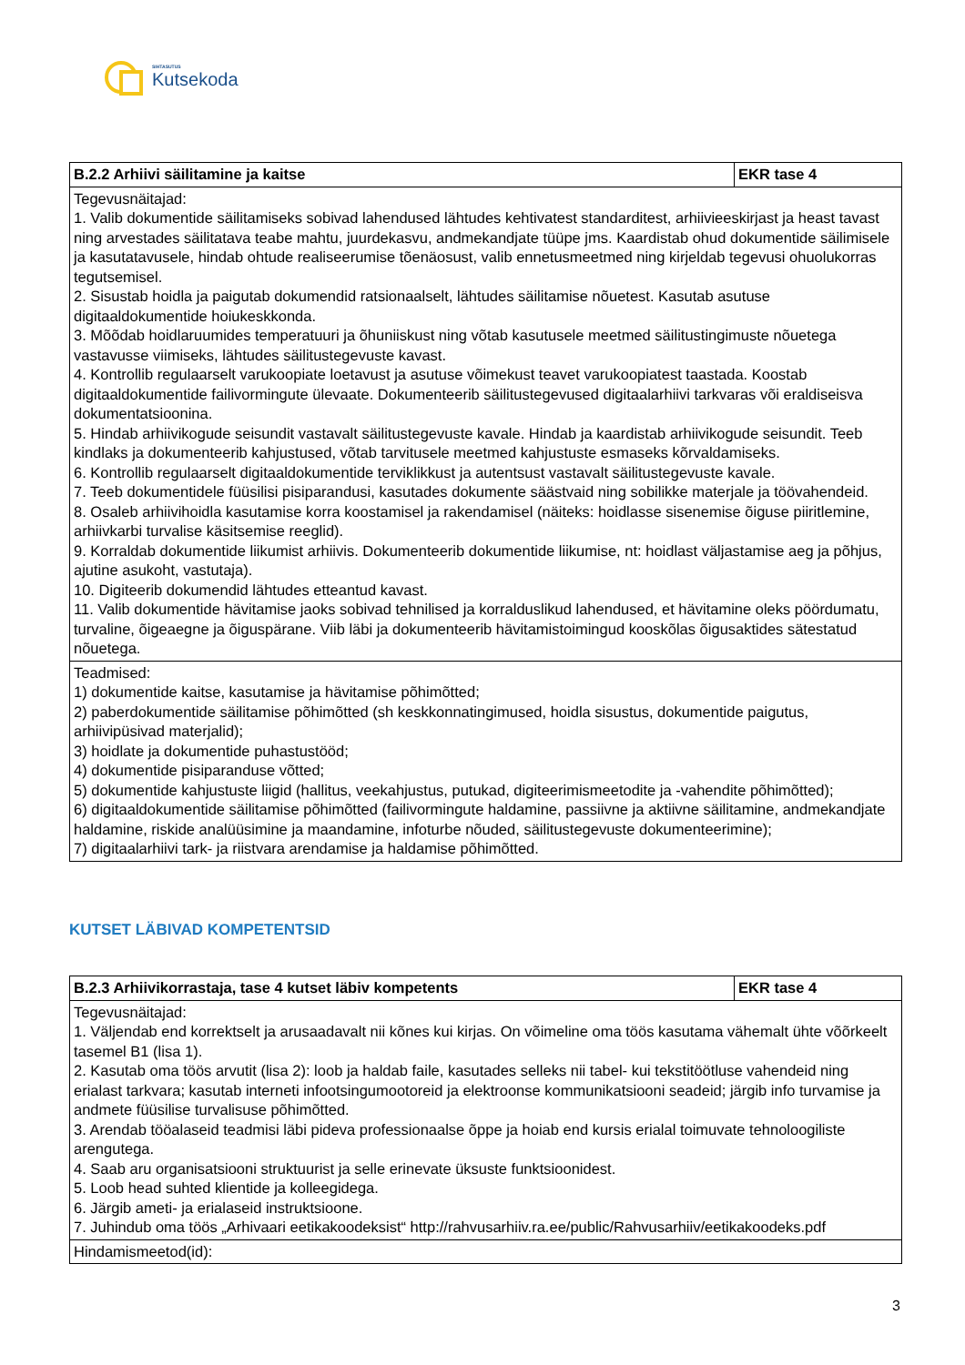SIHTASUTUS
Kutsekoda
| B.2.2 Arhiivi säilitamine ja kaitse | EKR tase 4 |
| --- | --- |
| Tegevusnäitajad: 1. Valib dokumentide säilitamiseks sobivad lahendused lähtudes kehtivatest standarditest, arhiivieeskirjast ja heast tavast ning arvestades säilitatava teabe mahtu, juurdekasvu, andmekandjate tüüpe jms. Kaardistab ohud dokumentide säilimisele ja kasutatavusele, hindab ohtude realiseerumise tõenäosust, valib ennetusmeetmed ning kirjeldab tegevusi ohuolukorras tegutsemisel. 2. Sisustab hoidla ja paigutab dokumendid ratsionaalselt, lähtudes säilitamise nõuetest. Kasutab asutuse digitaaldokumentide hoiukeskkonda. 3. Mõõdab hoidlaruumides temperatuuri ja õhuniiskust ning võtab kasutusele meetmed säilitustingimuste nõuetega vastavusse viimiseks, lähtudes säilitustegevuste kavast. 4. Kontrollib regulaarselt varukoopiate loetavust ja asutuse võimekust teavet varukoopiatest taastada. Koostab digitaaldokumentide failivormingute ülevaate. Dokumenteerib säilitustegevused digitaalarhiivi tarkvaras või eraldiseisva dokumentatsioonina. 5. Hindab arhiivikogude seisundit vastavalt säilitustegevuste kavale. Hindab ja kaardistab arhiivikogude seisundit. Teeb kindlaks ja dokumenteerib kahjustused, võtab tarvitusele meetmed kahjustuste esmaseks kõrvaldamiseks. 6. Kontrollib regulaarselt digitaaldokumentide terviklikkust ja autentsust vastavalt säilitustegevuste kavale. 7. Teeb dokumentidele füüsilisi pisiparandusi, kasutades dokumente säästvaid ning sobilikke materjale ja töövahendeid. 8. Osaleb arhiivihoidla kasutamise korra koostamisel ja rakendamisel (näiteks: hoidlasse sisenemise õiguse piiritlemine, arhiivkarbi turvalise käsitsemise reeglid). 9. Korraldab dokumentide liikumist arhiivis. Dokumenteerib dokumentide liikumise, nt: hoidlast väljastamise aeg ja põhjus, ajutine asukoht, vastutaja). 10. Digiteerib dokumendid lähtudes etteantud kavast. 11. Valib dokumentide hävitamise jaoks sobivad tehnilised ja korralduslikud lahendused, et hävitamine oleks pöördumatu, turvaline, õigeaegne ja õiguspärane. Viib läbi ja dokumenteerib hävitamistoimingud kooskõlas õigusaktides sätestatud nõuetega. | |
| Teadmised: 1) dokumentide kaitse, kasutamise ja hävitamise põhimõtted; 2) paberdokumentide säilitamise põhimõtted (sh keskkonnatingimused, hoidla sisustus, dokumentide paigutus, arhiivipüsivad materjalid); 3) hoidlate ja dokumentide puhastustööd; 4) dokumentide pisiparanduse võtted; 5) dokumentide kahjustuste liigid (hallitus, veekahjustus, putukad, digiteerimismeetodite ja -vahendite põhimõtted); 6) digitaaldokumentide säilitamise põhimõtted (failivormingute haldamine, passiivne ja aktiivne säilitamine, andmekandjate haldamine, riskide analüüsimine ja maandamine, infoturbe nõuded, säilitustegevuste dokumenteerimine); 7) digitaalarhiivi tark- ja riistvara arendamise ja haldamise põhimõtted. | |
KUTSET LÄBIVAD KOMPETENTSID
| B.2.3 Arhiivikorrastaja, tase 4 kutset läbiv kompetents | EKR tase 4 |
| --- | --- |
| Tegevusnäitajad: 1. Väljendab end korrektselt ja arusaadavalt nii kõnes kui kirjas. On võimeline oma töös kasutama vähemalt ühte võõrkeelt tasemel B1 (lisa 1). 2. Kasutab oma töös arvutit (lisa 2): loob ja haldab faile, kasutades selleks nii tabel- kui tekstitöötluse vahendeid ning erialast tarkvara; kasutab interneti infootsingumootoreid ja elektroonse kommunikatsiooni seadeid; järgib info turvamise ja andmete füüsilise turvalisuse põhimõtted. 3. Arendab tööalaseid teadmisi läbi pideva professionaalse õppe ja hoiab end kursis erialal toimuvate tehnoloogiliste arengutega. 4. Saab aru organisatsiooni struktuurist ja selle erinevate üksuste funktsioonidest. 5. Loob head suhted klientide ja kolleegidega. 6. Järgib ameti- ja erialaseid instruktsioone. 7. Juhindub oma töös „Arhivaari eetikakoodeksist“ http://rahvusarhiiv.ra.ee/public/Rahvusarhiiv/eetikakoodeks.pdf | |
| Hindamismeetod(id): | |
3